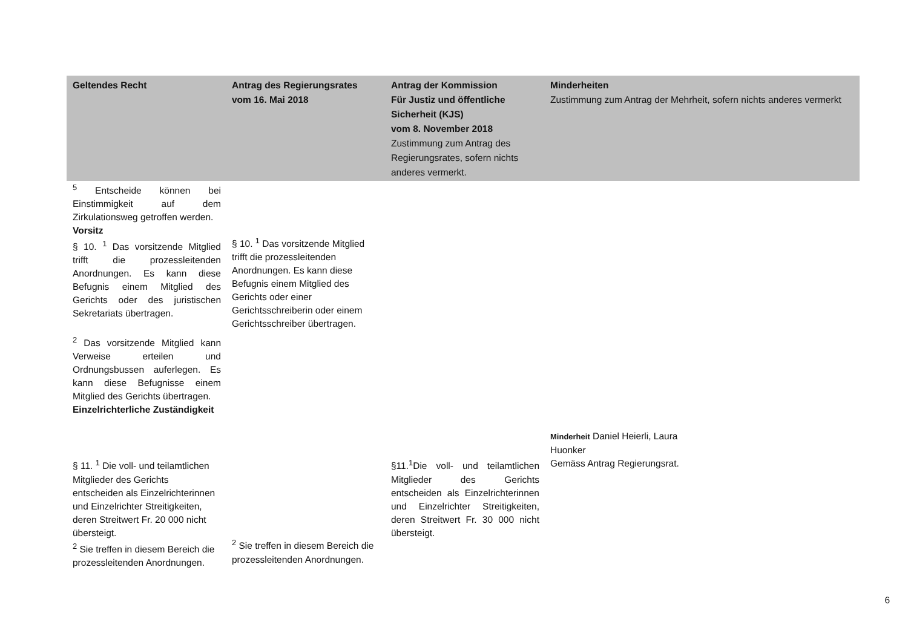| Geltendes Recht | Antrag des Regierungsrates vom 16. Mai 2018 | Antrag der Kommission Für Justiz und öffentliche Sicherheit (KJS) vom 8. November 2018 Zustimmung zum Antrag des Regierungsrates, sofern nichts anderes vermerkt. | Minderheiten Zustimmung zum Antrag der Mehrheit, sofern nichts anderes vermerkt |
| --- | --- | --- | --- |
| <sup>5</sup> Entscheide können bei Einstimmigkeit auf dem Zirkulationsweg getroffen werden. Vorsitz § 10. <sup>1</sup> Das vorsitzende Mitglied trifft die prozessleitenden Anordnungen. Es kann diese Befugnis einem Mitglied des Gerichts oder des juristischen Sekretariats übertragen. <sup>2</sup> Das vorsitzende Mitglied kann Verweise erteilen und Ordnungsbussen auferlegen. Es kann diese Befugnisse einem Mitglied des Gerichts übertragen. Einzelrichterliche Zuständigkeit | § 10. <sup>1</sup> Das vorsitzende Mitglied trifft die prozessleitenden Anordnungen. Es kann diese Befugnis einem Mitglied des Gerichts oder einer Gerichtsschreiberin oder einem Gerichtsschreiber übertragen. | | |
| § 11. <sup>1</sup> Die voll- und teilamtlichen Mitglieder des Gerichts entscheiden als Einzelrichterinnen und Einzelrichter Streitigkeiten, deren Streitwert Fr. 20 000 nicht übersteigt. <sup>2</sup> Sie treffen in diesem Bereich die prozessleitenden Anordnungen. | <sup>2</sup> Sie treffen in diesem Bereich die prozessleitenden Anordnungen. | §11.<sup>1</sup>Die voll- und teilamtlichen Mitglieder des Gerichts entscheiden als Einzelrichterinnen und Einzelrichter Streitigkeiten, deren Streitwert Fr. 30 000 nicht übersteigt. | Minderheit Daniel Heierli, Laura Huonker Gemäss Antrag Regierungsrat. |
6